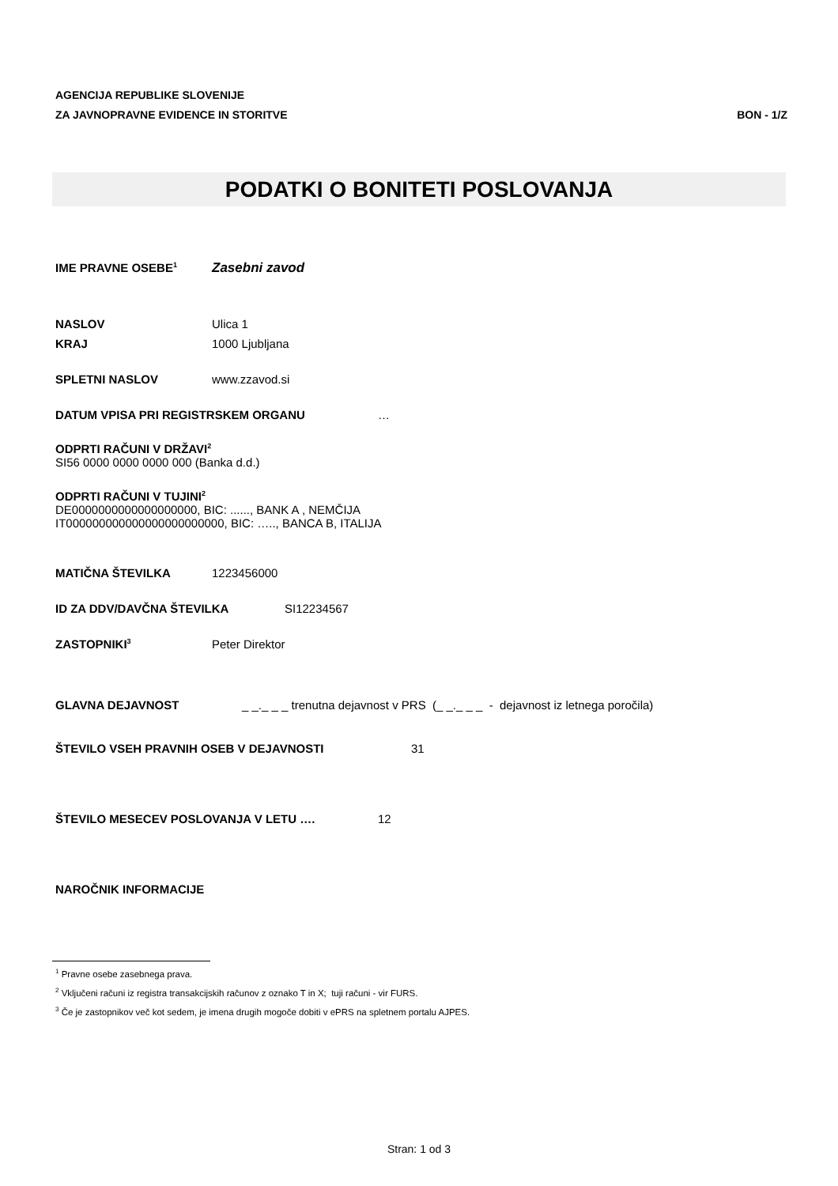AGENCIJA REPUBLIKE SLOVENIJE
ZA JAVNOPRAVNE EVIDENCE IN STORITVE
BON - 1/Z
PODATKI O BONITETI POSLOVANJA
IME PRAVNE OSEBE<sup>1</sup> Zasebni zavod
NASLOV Ulica 1
KRAJ 1000 Ljubljana
SPLETNI NASLOV www.zzavod.si
DATUM VPISA PRI REGISTRSKEM ORGANU …
ODPRTI RAČUNI V DRŽAVI<sup>2</sup>
SI56 0000 0000 0000 000 (Banka d.d.)
ODPRTI RAČUNI V TUJINI<sup>2</sup>
DE0000000000000000000, BIC: ......, BANK A , NEMČIJA
IT000000000000000000000000, BIC: ….., BANCA B, ITALIJA
MATIČNA ŠTEVILKA 1223456000
ID ZA DDV/DAVČNA ŠTEVILKA SI12234567
ZASTOPNIKI<sup>3</sup> Peter Direktor
GLAVNA DEJAVNOST _ _._ _ _ trenutna dejavnost v PRS (_ _._ _ _ - dejavnost iz letnega poročila)
ŠTEVILO VSEH PRAVNIH OSEB V DEJAVNOSTI 31
ŠTEVILO MESECEV POSLOVANJA V LETU …. 12
NAROČNIK INFORMACIJE
<sup>1</sup> Pravne osebe zasebnega prava.
<sup>2</sup> Vključeni računi iz registra transakcijskih računov z oznako T in X; tuji računi - vir FURS.
<sup>3</sup> Če je zastopnikov več kot sedem, je imena drugih mogoče dobiti v ePRS na spletnem portalu AJPES.
Stran: 1 od 3